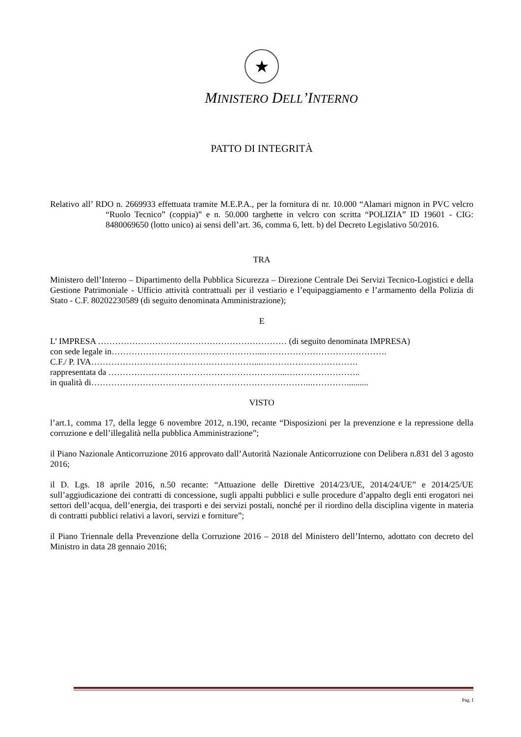★
MINISTERO DELL’INTERNO
PATTO DI INTEGRITÀ
Relativo all’ RDO n. 2669933 effettuata tramite M.E.P.A., per la fornitura di nr. 10.000 “Alamari mignon in PVC velcro “Ruolo Tecnico” (coppia)” e n. 50.000 targhette in velcro con scritta “POLIZIA” ID 19601 - CIG: 8480069650 (lotto unico) ai sensi dell’art. 36, comma 6, lett. b) del Decreto Legislativo 50/2016.
TRA
Ministero dell’Interno – Dipartimento della Pubblica Sicurezza – Direzione Centrale Dei Servizi Tecnico-Logistici e della Gestione Patrimoniale - Ufficio attività contrattuali per il vestiario e l’equipaggiamento e l’armamento della Polizia di Stato - C.F. 80202230589 (di seguito denominata Amministrazione);
E
L’ IMPRESA ………………………………………………………… (di seguito denominata IMPRESA)
con sede legale in……………………………………………...…………………………………….
C.F./ P. IVA…………………………………………………...…………………………….
rappresentata da ……………………………………………………...……………………..
in qualità di…………………………………………………………………...…………..........
VISTO
l’art.1, comma 17, della legge 6 novembre 2012, n.190, recante “Disposizioni per la prevenzione e la repressione della corruzione e dell’illegalità nella pubblica Amministrazione”;
il Piano Nazionale Anticorruzione 2016 approvato dall’Autorità Nazionale Anticorruzione con Delibera n.831 del 3 agosto 2016;
il D. Lgs. 18 aprile 2016, n.50 recante: “Attuazione delle Direttive 2014/23/UE, 2014/24/UE” e 2014/25/UE sull’aggiudicazione dei contratti di concessione, sugli appalti pubblici e sulle procedure d’appalto degli enti erogatori nei settori dell’acqua, dell’energia, dei trasporti e dei servizi postali, nonché per il riordino della disciplina vigente in materia di contratti pubblici relativi a lavori, servizi e forniture”;
il Piano Triennale della Prevenzione della Corruzione 2016 – 2018 del Ministero dell’Interno, adottato con decreto del Ministro in data 28 gennaio 2016;
Pag. I